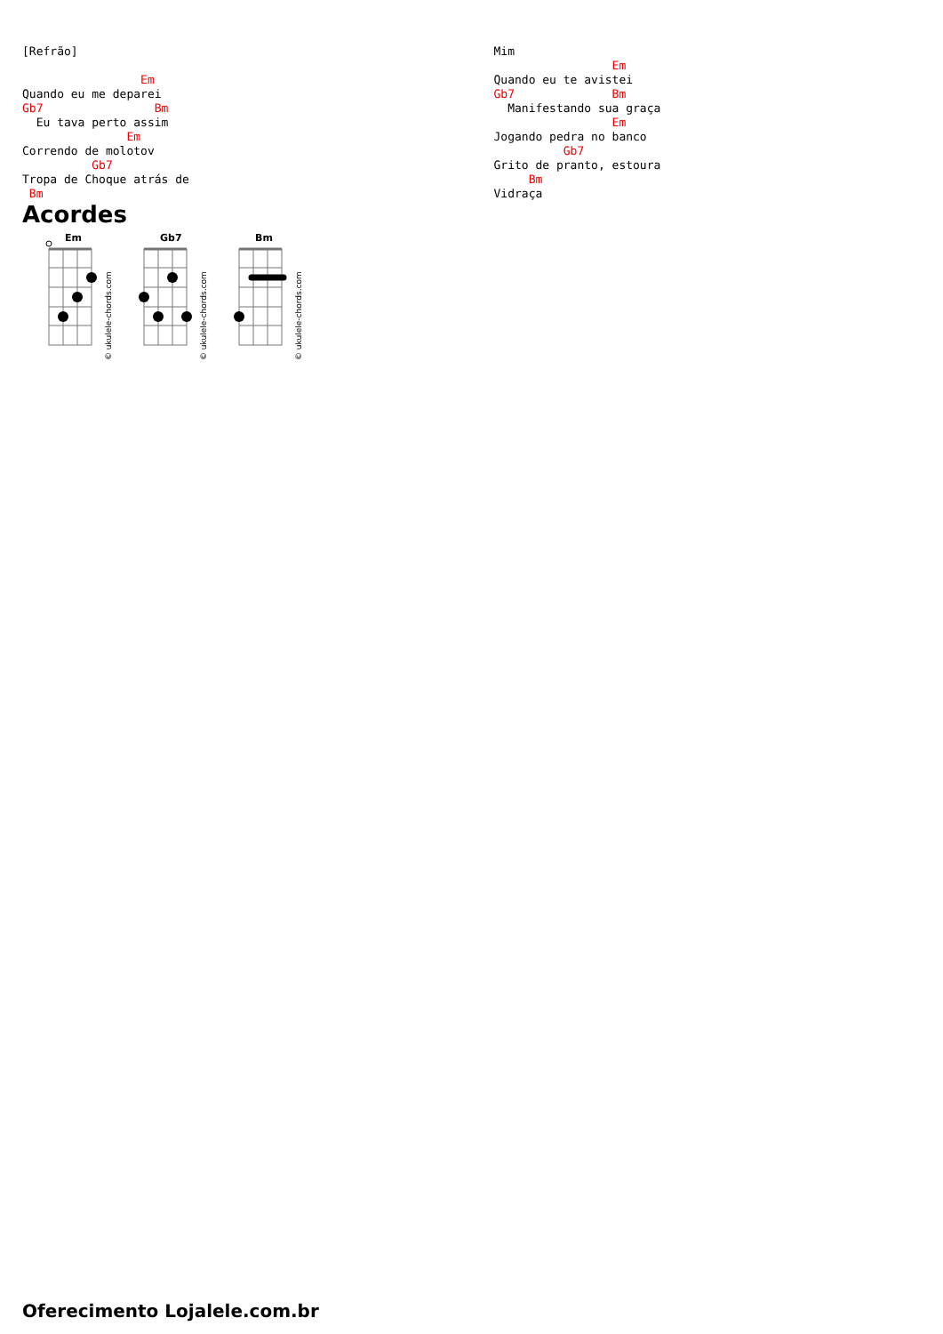[Refrão]

                 Em
Quando eu me deparei
Gb7                Bm
  Eu tava perto assim
               Em
Correndo de molotov
          Gb7
Tropa de Choque atrás de
 Bm
Mim
                 Em
Quando eu te avistei
Gb7              Bm
  Manifestando sua graça
                 Em
Jogando pedra no banco
          Gb7
Grito de pranto, estoura
     Bm
Vidraça
Acordes
Em
© ukulele-chords.com
Gb7
© ukulele-chords.com
Bm
© ukulele-chords.com
Oferecimento Lojalele.com.br